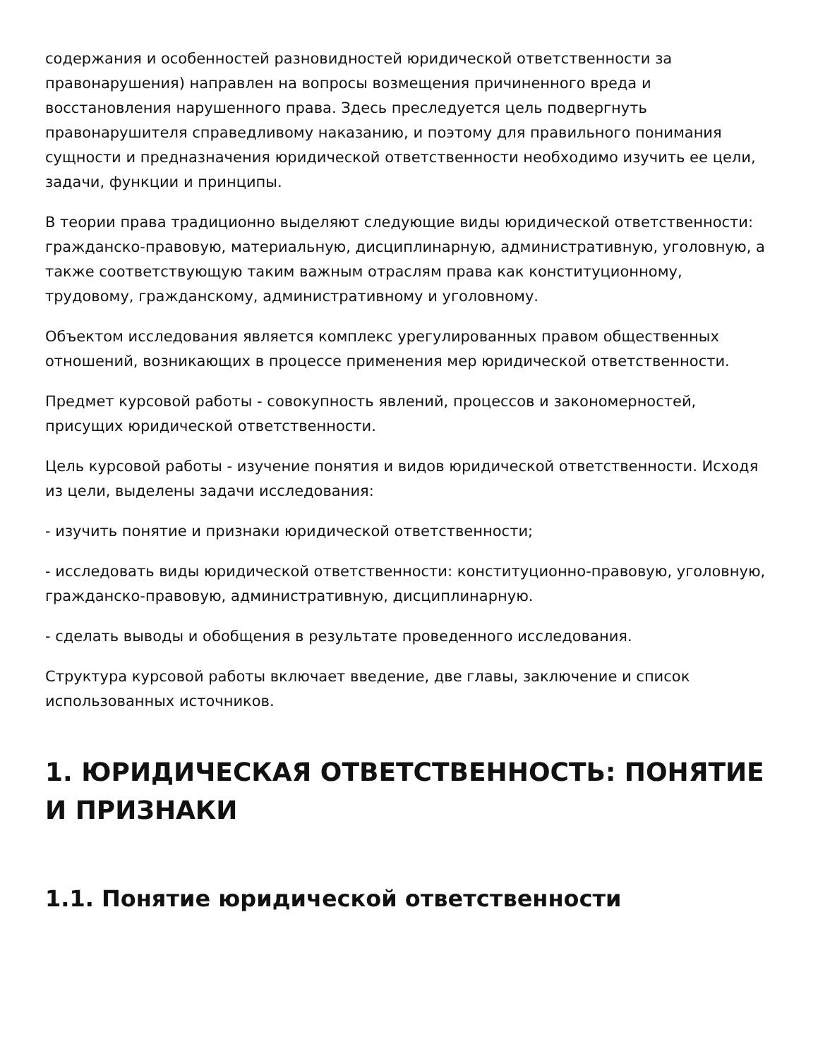содержания и особенностей разновидностей юридической ответственности за правонарушения) направлен на вопросы возмещения причиненного вреда и восстановления нарушенного права. Здесь преследуется цель подвергнуть правонарушителя справедливому наказанию, и поэтому для правильного понимания сущности и предназначения юридической ответственности необходимо изучить ее цели, задачи, функции и принципы.
В теории права традиционно выделяют следующие виды юридической ответственности: гражданско-правовую, материальную, дисциплинарную, административную, уголовную, а также соответствующую таким важным отраслям права как конституционному, трудовому, гражданскому, административному и уголовному.
Объектом исследования является комплекс урегулированных правом общественных отношений, возникающих в процессе применения мер юридической ответственности.
Предмет курсовой работы - совокупность явлений, процессов и закономерностей, присущих юридической ответственности.
Цель курсовой работы - изучение понятия и видов юридической ответственности. Исходя из цели, выделены задачи исследования:
- изучить понятие и признаки юридической ответственности;
- исследовать виды юридической ответственности: конституционно-правовую, уголовную, гражданско-правовую, административную, дисциплинарную.
- сделать выводы и обобщения в результате проведенного исследования.
Структура курсовой работы включает введение, две главы, заключение и список использованных источников.
1. ЮРИДИЧЕСКАЯ ОТВЕТСТВЕННОСТЬ: ПОНЯТИЕ И ПРИЗНАКИ
1.1. Понятие юридической ответственности